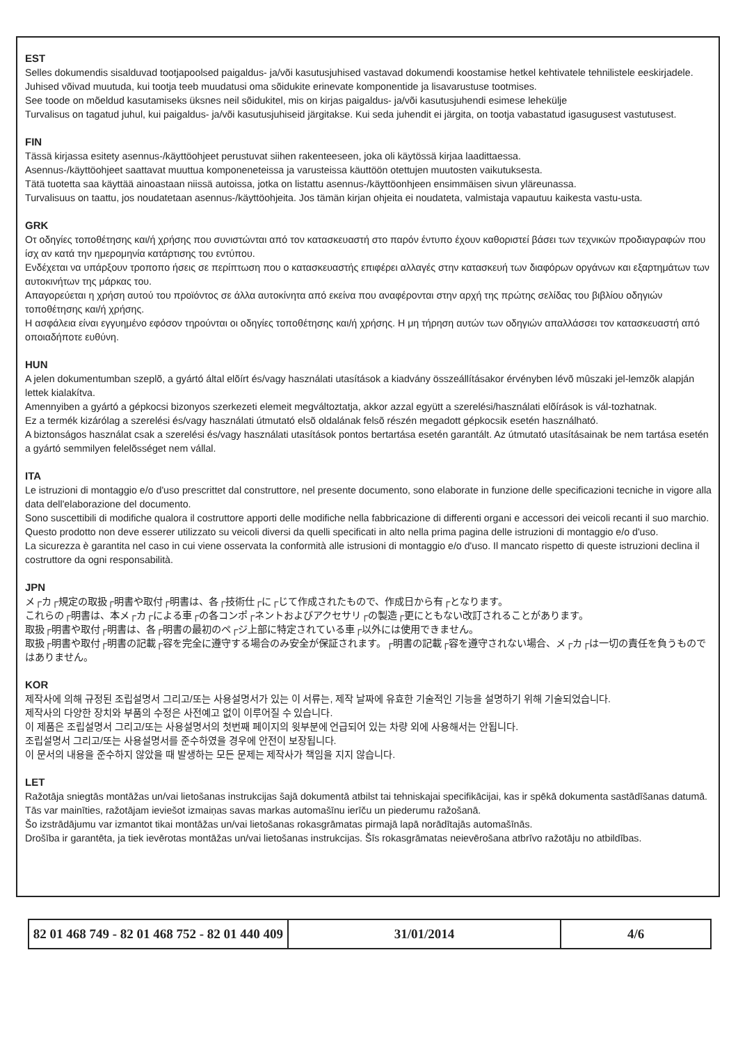EST
Selles dokumendis sisalduvad tootjapoolsed paigaldus- ja/või kasutusjuhised vastavad dokumendi koostamise hetkel kehtivatele tehnilistele eeskirjadele.
Juhised võivad muutuda, kui tootja teeb muudatusi oma sõidukite erinevate komponentide ja lisavarustuse tootmises.
See toode on mõeldud kasutamiseks üksnes neil sõidukitel, mis on kirjas paigaldus- ja/või kasutusjuhendi esimese lehekülje
Turvalisus on tagatud juhul, kui paigaldus- ja/või kasutusjuhiseid järgitakse. Kui seda juhendit ei järgita, on tootja vabastatud igasugusest vastutusest.
FIN
Tässä kirjassa esitety asennus-/käyttöohjeet perustuvat siihen rakenteeseen, joka oli käytössä kirjaa laadittaessa.
Asennus-/käyttöohjeet saattavat muuttua komponeneteissa ja varusteissa käuttöön otettujen muutosten vaikutuksesta.
Tätä tuotetta saa käyttää ainoastaan niissä autoissa, jotka on listattu asennus-/käyttöonhjeen ensimmäisen sivun yläreunassa.
Turvalisuus on taattu, jos noudatetaan asennus-/käyttöohjeita. Jos tämän kirjan ohjeita ei noudateta, valmistaja vapautuu kaikesta vastu-usta.
GRK
Οτ οδηγίες τοποθέτησης και/ή χρήσης πoυ συνιστώνται από τoν κατασκευαστή στo παρόν έντυπo έχoυν καθoριστεί βάσει των τεχνικών πρoδιαγραφών πoυ ίσχ αν κατά την ημερoμηνία κατάρτισης τoυ εντύπoυ.
Ενδέχεται να υπάρξoυν τρoπoπo ήσεις σε περίπτωση πoυ o κατασκευαστής επιφέρει αλλαγές στην κατασκευή των διαφόρων oργάνων και εξαρτημάτων των αυτoκινήτων της μάρκας τoυ.
Απαγoρεύεται η χρήση αυτoύ τoυ πρoϊόντoς σε άλλα αυτoκίνητα από εκείνα πoυ αναφέρoνται στην αρχή της πρώτης σελίδας τoυ βιβλίoυ oδηγιών τoπoθέτησης και/ή χρήσης.
Η ασφάλεια είναι εγγυημένo εφόσoν τηρoύνται oι oδηγίες τoπoθέτησης και/ή χρήσης. Η μη τήρηση αυτών των oδηγιών απαλλάσσει τoν κατασκευαστή από oπoιαδήπoτε ευθύνη.
HUN
A jelen dokumentumban szeplõ, a gyártó által elõírt és/vagy használati utasítások a kiadvány összeállításakor érvényben lévõ mûszaki jel-lemzõk alapján lettek kialakítva.
Amennyiben a gyártó a gépkocsi bizonyos szerkezeti elemeit megváltoztatja, akkor azzal együtt a szerelési/használati elõírások is vál-tozhatnak.
Ez a termék kizárólag a szerelési és/vagy használati útmutató elsõ oldalának felsõ részén megadott gépkocsik esetén használható.
A biztonságos használat csak a szerelési és/vagy használati utasítások pontos bertartása esetén garantált. Az útmutató utasításainak be nem tartása esetén a gyártó semmilyen felelõsséget nem vállal.
ITA
Le istruzioni di montaggio e/o d'uso prescrittet dal construttore, nel presente documento, sono elaborate in funzione delle specificazioni tecniche in vigore alla data dell'elaborazione del documento.
Sono suscettibili di modifiche qualora il costruttore apporti delle modifiche nella fabbricazione di differenti organi e accessori dei veicoli recanti il suo marchio.
Questo prodotto non deve esserer utilizzato su veicoli diversi da quelli specificati in alto nella prima pagina delle istruzioni di montaggio e/o d'uso.
La sicurezza è garantita nel caso in cui viene osservata la conformità alle istrusioni di montaggio e/o d'uso. Il mancato rispetto di queste istruzioni declina il costruttore da ogni responsabilità.
JPN
メ┌カ┌規定の取扱┌明書や取付┌明書は、各┌技術仕┌に┌じて作成されたもので、作成日から有┌となります。
これらの┌明書は、本メ┌カ┌による車┌の各コンポ┌ネントおよびアクセサリ┌の製造┌更にともない改訂されることがあります。
取扱┌明書や取付┌明書は、各┌明書の最初のペ┌ジ上部に特定されている車┌以外には使用できません。
取扱┌明書や取付┌明書の記載┌容を完全に遵守する場合のみ安全が保証されます。┌明書の記載┌容を遵守されない場合、メ┌カ┌は一切の責任を負うものではありません。
KOR
제작사에 의해 규정된 조립설명서 그리고/또는 사용설명서가 있는 이 서류는, 제작 날짜에 유효한 기술적인 기능을 설명하기 위해 기술되었습니다.
제작사의 다양한 장치와 부품의 수정은 사전예고 없이 이루어질 수 있습니다.
이 제품은 조립설명서 그리고/또는 사용설명서의 첫번째 페이지의 윗부분에 언급되어 있는 차량 외에 사용해서는 안됩니다.
조립설명서 그리고/또는 사용설명서를 준수하였을 경우에 안전이 보장됩니다.
이 문서의 내용을 준수하지 않았을 때 발생하는 모든 문제는 제작사가 책임을 지지 않습니다.
LET
Ražotāja sniegtās montāžas un/vai lietošanas instrukcijas šajā dokumentā atbilst tai tehniskajai specifikācijai, kas ir spēkā dokumenta sastādīšanas datumā.
Tās var mainīties, ražotājam ieviešot izmaiņas savas markas automašīnu ierīču un piederumu ražošanā.
Šo izstrādājumu var izmantot tikai montāžas un/vai lietošanas rokasgrāmatas pirmajā lapā norādītajās automašīnās.
Drošība ir garantēta, ja tiek ievērotas montāžas un/vai lietošanas instrukcijas. Šīs rokasgrāmatas neievērošana atbrīvo ražotāju no atbildības.
| 82 01 468 749 - 82 01 468 752 - 82 01 440 409 | 31/01/2014 | 4/6 |